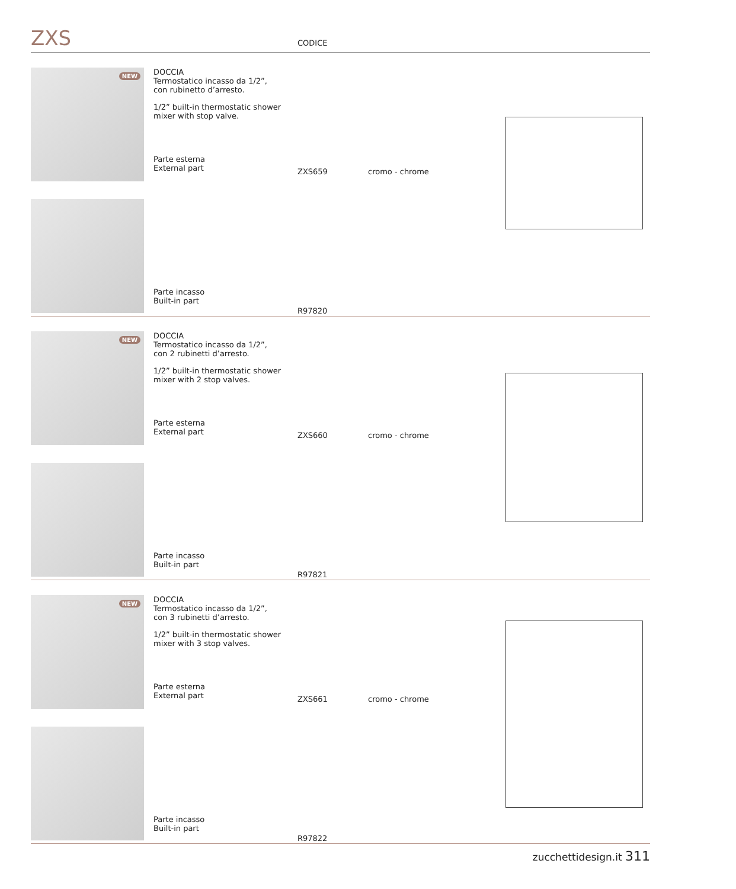ZXS
CODICE
NEW
DOCCIA
Termostatico incasso da 1/2”,
con rubinetto d’arresto.
1/2” built-in thermostatic shower
mixer with stop valve.
Parte esterna
External part
Parte incasso
Built-in part
ZXS659
R97820
cromo - chrome
NEW
DOCCIA
Termostatico incasso da 1/2”,
con 2 rubinetti d’arresto.
1/2” built-in thermostatic shower
mixer with 2 stop valves.
Parte esterna
External part
Parte incasso
Built-in part
ZXS660
R97821
cromo - chrome
NEW
DOCCIA
Termostatico incasso da 1/2”,
con 3 rubinetti d’arresto.
1/2” built-in thermostatic shower
mixer with 3 stop valves.
Parte esterna
External part
Parte incasso
Built-in part
ZXS661
R97822
cromo - chrome
zucchettidesign.it 311